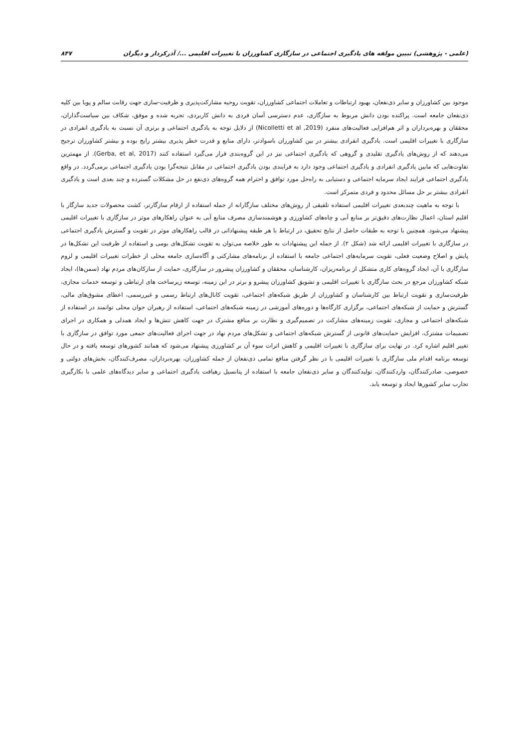(علمی - پژوهشی) تبیین مولفه های یادگیری اجتماعی در سازگاری کشاورزان با تغییرات اقلیمی .../ آذرکردار و دیگران ۸۴۷
موجود بین کشاورزان و سایر ذی‌نفعان، بهبود ارتباطات و تعاملات اجتماعی کشاورزان، تقویت روحیه مشارکت‌پذیری و ظرفیت-سازی جهت رقابت سالم و پویا بین کلیه ذی‌نفعان جامعه است. پراکنده بودن دانش مربوط به سازگاری، عدم دسترسی آسان فردی به دانش کاربردی، تجربه شده و موفق، شکاف بین سیاست‌گذاران، محققان و بهره‌برداران و اثر هم‌افزایی فعالیت‌های منفرد (Nicolletti et al ,2019) از دلایل توجه به یادگیری اجتماعی و برتری آن نسبت به یادگیری انفرادی در سازگاری با تغییرات اقلیمی است. یادگیری انفرادی بیشتر در بین کشاورزان باسوادتر، دارای منابع و قدرت خطر پذیری بیشتر رایج بوده و بیشتر کشاورزان ترجیح می‌دهند که از روش‌های یادگیری تقلیدی و گروهی که یادگیری اجتماعی نیز در این گروه‌بندی قرار می‌گیرد استفاده کنند (Gerba, et al, 2017). از مهمترین تفاوت‌هایی که مابین یادگیری انفرادی و یادگیری اجتماعی وجود دارد به فرایندی بودن یادگیری اجتماعی در مقابل نتیجه‌گرا بودن یادگیری اجتماعی برمی‌گردد. در واقع یادگیری اجتماعی فرایند ایجاد سرمایه اجتماعی و دستیابی به راه‌حل مورد توافق و احترام همه گروه‌های ذی‌نفع در حل مشکلات گسترده و چند بعدی است و یادگیری انفرادی بیشتر بر حل مسائل محدود و فردی متمرکز است.
با توجه به ماهیت چندبعدی تغییرات اقلیمی استفاده تلفیقی از روش‌های مختلف سازگارانه از جمله استفاده از ارقام سازگارتر، کشت محصولات جدید سازگار با اقلیم استان، اعمال نظارت‌های دقیق‌تر بر منابع آبی و چاه‌های کشاورزی و هوشمندسازی مصرف منابع آبی به عنوان راهکارهای موثر در سازگاری با تغییرات اقلیمی پیشنهاد می‌شود. همچنین با توجه به طبقات حاصل از نتایج تحقیق، در ارتباط با هر طبقه پیشنهاداتی در قالب راهکارهای موثر در تقویت و گسترش یادگیری اجتماعی در سازگاری با تغییرات اقلیمی ارائه شد (شکل ۲). از جمله این پیشنهادات به طور خلاصه می‌توان به تقویت تشکل‌های بومی و استفاده از ظرفیت این تشکل‌ها در پایش و اصلاح وضعیت فعلی، تقویت سرمایه‌های اجتماعی جامعه با استفاده از برنامه‌های مشارکتی و آگاه‌سازی جامعه محلی از خطرات تغییرات اقلیمی و لزوم سازگاری با آن، ایجاد گروه‌های کاری متشکل از برنامه‌ریزان، کارشناسان، محققان و کشاورزان پیشرور در سازگاری، حمایت از سازکان‌های مردم نهاد (سمن‌ها)، ایجاد شبکه کشاورزان مرجع در بحث سازگاری با تغییرات اقلیمی و تشویق کشاورزان پیشرو و برتر در این زمینه، توسعه زیرساخت های ارتباطی و توسعه خدمات مجازی، ظرفیت‌سازی و تقویت ارتباط بین کارشناسان و کشاورزان از طریق شبکه‌های اجتماعی، تقویت کانال‌های ارتباط رسمی و غیررسمی، اعطای مشوق‌های مالی، گسترش و حمایت از شبکه‌های اجتماعی، برگزاری کارگاه‌ها و دوره‌های آموزشی در زمینه شبکه‌های اجتماعی، استفاده از رهبران جوان محلی توانمند در استفاده از شبکه‌های اجتماعی و مجازی، تقویت زمینه‌های مشارکت در تصمیم‌گیری و نظارت بر منافع مشترک در جهت کاهش تنش‌ها و ایجاد همدلی و همکاری در اجرای تصمیمات مشترک، افزایش حمایت‌های قانونی از گسترش شبکه‌های اجتماعی و تشکل‌های مردم نهاد در جهت اجرای فعالیت‌های جمعی مورد توافق در سازگاری با تغییر اقلیم اشاره کرد. در نهایت برای سازگاری با تغییرات اقلیمی و کاهش اثرات سوء آن بر کشاورزی پیشنهاد می‌شود که همانند کشورهای توسعه یافته و در حال توسعه برنامه اقدام ملی سازگاری با تغییرات اقلیمی با در نظر گرفتن منافع تمامی ذی‌نفعان از جمله کشاورزان، بهره‌برداران، مصرف‌کنندگان، بخش‌های دولتی و خصوصی، صادرکنندگان، واردکنندگان، تولیدکنندگان و سایر ذی‌نفعان جامعه با استفاده از پتانسیل رهیافت یادگیری اجتماعی و سایر دیدگاه‌های علمی با بکارگیری تجارب سایر کشورها ایجاد و توسعه یابد.